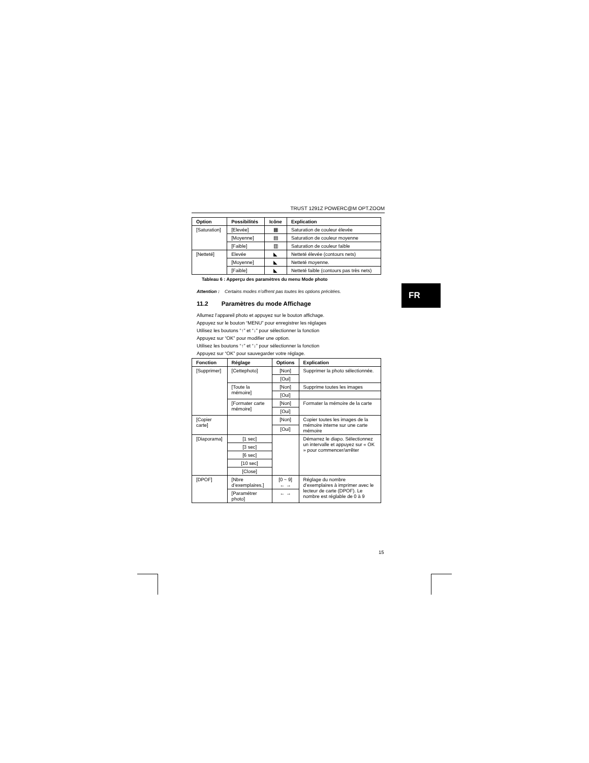TRUST 1291Z POWERC@M OPT.ZOOM
| Option | Possibilités | Icône | Explication |
| --- | --- | --- | --- |
| [Saturation] | [Elevée] | ▦ | Saturation de couleur élevée |
| | [Moyenne] | ▤ | Saturation de couleur moyenne |
| | [Faible] | ▥ | Saturation de couleur faible |
| [Netteté] | Elevée | ◣ | Netteté élevée (contours nets) |
| | [Moyenne] | ◣ | Netteté moyenne. |
| | [Faible] | ◣ | Netteté faible (contours pas très nets) |
Tableau 6 : Apperçu des paramètres du menu Mode photo
Attention : Certains modes n’offrent pas toutes les options précitées.
11.2 Paramètres du mode Affichage
Allumez l’appareil photo et appuyez sur le bouton affichage.
Appuyez sur le bouton “MENU” pour enregistrer les réglages
Utilisez les boutons “↑” et “↓” pour sélectionner la fonction
Appuyez sur “OK” pour modifier une option.
Utilisez les boutons “↑” et “↓” pour sélectionner la fonction
Appuyez sur “OK” pour sauvegarder votre réglage.
| Fonction | Réglage | Options | Explication |
| --- | --- | --- | --- |
| [Supprimer] | [Cettephoto] | [Non] | Supprimer la photo sélectionnée. |
| | | [Oui] | |
| | [Toute la mémoire] | [Non] | Supprime toutes les images |
| | | [Oui] | |
| | [Formater carte mémoire] | [Non] | Formater la mémoire de la carte |
| | | [Oui] | |
| [Copier carte] | | [Non] | Copier toutes les images de la mémoire interne sur une carte mémoire |
| | | [Oui] | |
| [Diaporama] | [1 sec] | | Démarrez le diapo. Sélectionnez un intervalle et appuyez sur « OK » pour commencer/arrêter |
| | [3 sec] | | |
| | [6 sec] | | |
| | [10 sec] | | |
| | [Close] | | |
| [DPOF] | [Nbre d’exemplaires.] | [0 ~ 9] ← → | Réglage du nombre d’exemplaires à imprimer avec le lecteur de carte (DPOF). Le nombre est réglable de 0 à 9 |
| | [Paramétrer photo] | ← → | |
FR
15